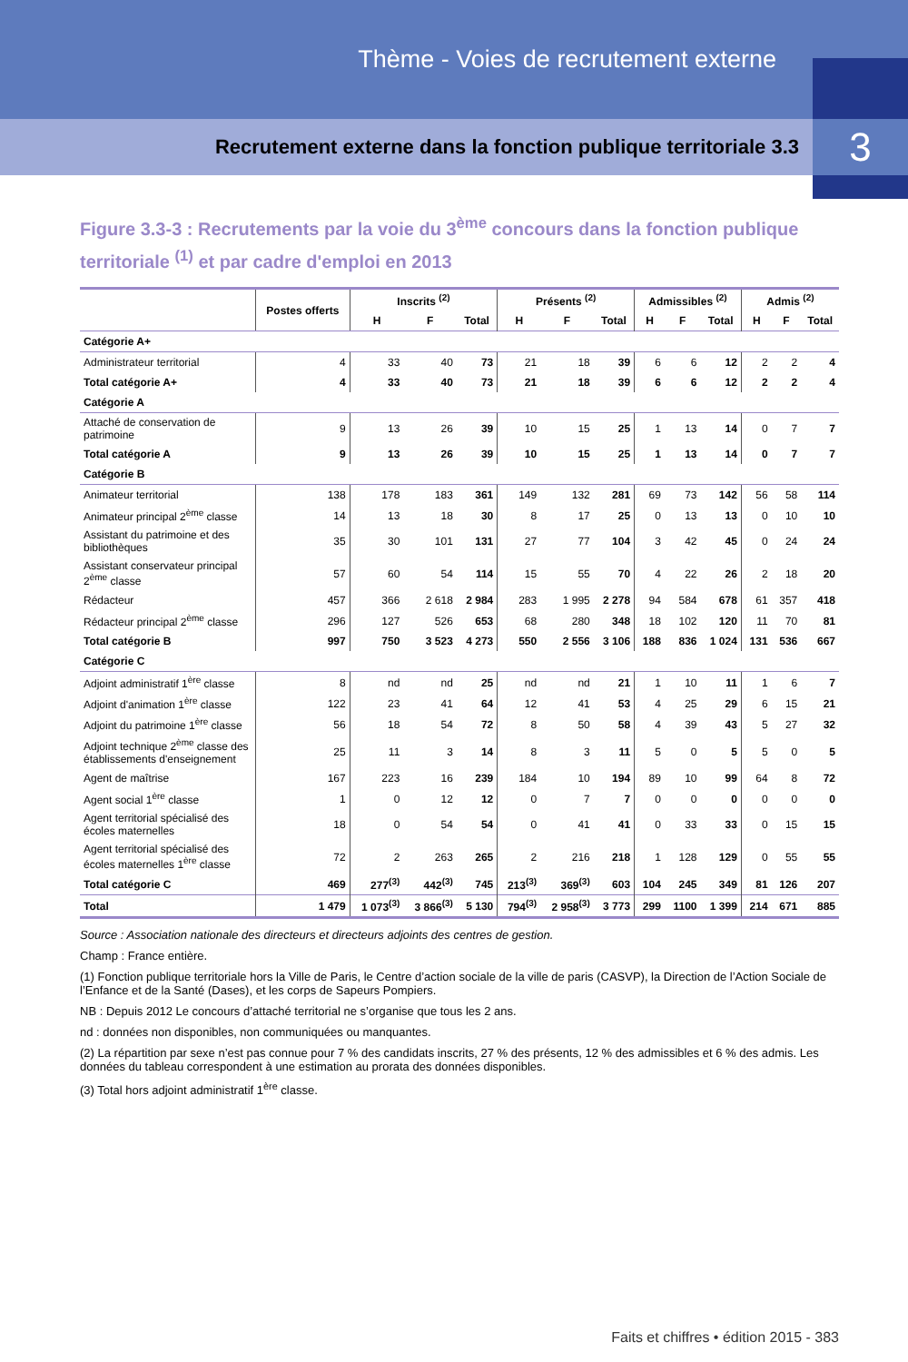Thème - Voies de recrutement externe
Recrutement externe dans la fonction publique territoriale 3.3
3
Figure 3.3-3 : Recrutements par la voie du 3<sup>ème</sup> concours dans la fonction publique territoriale <sup>(1)</sup> et par cadre d'emploi en 2013
| | Postes offerts | Inscrits <sup>(2)</sup> | | | Présents <sup>(2)</sup> | | | Admissibles <sup>(2)</sup> | | | Admis <sup>(2)</sup> | | |
| --- | --- | --- | --- | --- | --- | --- | --- | --- | --- | --- | --- | --- | --- |
| | | H | F | Total | H | F | Total | H | F | Total | H | F | Total |
| Catégorie A+ | | | | | | | | | | | | | |
| Administrateur territorial | 4 | 33 | 40 | 73 | 21 | 18 | 39 | 6 | 6 | 12 | 2 | 2 | 4 |
| Total catégorie A+ | 4 | 33 | 40 | 73 | 21 | 18 | 39 | 6 | 6 | 12 | 2 | 2 | 4 |
| Catégorie A | | | | | | | | | | | | | |
| Attaché de conservation de patrimoine | 9 | 13 | 26 | 39 | 10 | 15 | 25 | 1 | 13 | 14 | 0 | 7 | 7 |
| Total catégorie A | 9 | 13 | 26 | 39 | 10 | 15 | 25 | 1 | 13 | 14 | 0 | 7 | 7 |
| Catégorie B | | | | | | | | | | | | | |
| Animateur territorial | 138 | 178 | 183 | 361 | 149 | 132 | 281 | 69 | 73 | 142 | 56 | 58 | 114 |
| Animateur principal 2<sup>ème</sup> classe | 14 | 13 | 18 | 30 | 8 | 17 | 25 | 0 | 13 | 13 | 0 | 10 | 10 |
| Assistant du patrimoine et des bibliothèques | 35 | 30 | 101 | 131 | 27 | 77 | 104 | 3 | 42 | 45 | 0 | 24 | 24 |
| Assistant conservateur principal 2<sup>ème</sup> classe | 57 | 60 | 54 | 114 | 15 | 55 | 70 | 4 | 22 | 26 | 2 | 18 | 20 |
| Rédacteur | 457 | 366 | 2 618 | 2 984 | 283 | 1 995 | 2 278 | 94 | 584 | 678 | 61 | 357 | 418 |
| Rédacteur principal 2<sup>ème</sup> classe | 296 | 127 | 526 | 653 | 68 | 280 | 348 | 18 | 102 | 120 | 11 | 70 | 81 |
| Total catégorie B | 997 | 750 | 3 523 | 4 273 | 550 | 2 556 | 3 106 | 188 | 836 | 1 024 | 131 | 536 | 667 |
| Catégorie C | | | | | | | | | | | | | |
| Adjoint administratif 1<sup>ère</sup> classe | 8 | nd | nd | 25 | nd | nd | 21 | 1 | 10 | 11 | 1 | 6 | 7 |
| Adjoint d'animation 1<sup>ère</sup> classe | 122 | 23 | 41 | 64 | 12 | 41 | 53 | 4 | 25 | 29 | 6 | 15 | 21 |
| Adjoint du patrimoine 1<sup>ère</sup> classe | 56 | 18 | 54 | 72 | 8 | 50 | 58 | 4 | 39 | 43 | 5 | 27 | 32 |
| Adjoint technique 2<sup>ème</sup> classe des établissements d'enseignement | 25 | 11 | 3 | 14 | 8 | 3 | 11 | 5 | 0 | 5 | 5 | 0 | 5 |
| Agent de maîtrise | 167 | 223 | 16 | 239 | 184 | 10 | 194 | 89 | 10 | 99 | 64 | 8 | 72 |
| Agent social 1<sup>ère</sup> classe | 1 | 0 | 12 | 12 | 0 | 7 | 7 | 0 | 0 | 0 | 0 | 0 | 0 |
| Agent territorial spécialisé des écoles maternelles | 18 | 0 | 54 | 54 | 0 | 41 | 41 | 0 | 33 | 33 | 0 | 15 | 15 |
| Agent territorial spécialisé des écoles maternelles 1<sup>ère</sup> classe | 72 | 2 | 263 | 265 | 2 | 216 | 218 | 1 | 128 | 129 | 0 | 55 | 55 |
| Total catégorie C | 469 | 277<sup>(3)</sup> | 442<sup>(3)</sup> | 745 | 213<sup>(3)</sup> | 369<sup>(3)</sup> | 603 | 104 | 245 | 349 | 81 | 126 | 207 |
| Total | 1 479 | 1 073<sup>(3)</sup> | 3 866<sup>(3)</sup> | 5 130 | 794<sup>(3)</sup> | 2 958<sup>(3)</sup> | 3 773 | 299 | 1100 | 1 399 | 214 | 671 | 885 |
Source : Association nationale des directeurs et directeurs adjoints des centres de gestion.
Champ : France entière.
(1) Fonction publique territoriale hors la Ville de Paris, le Centre d’action sociale de la ville de paris (CASVP), la Direction de l’Action Sociale de l’Enfance et de la Santé (Dases), et les corps de Sapeurs Pompiers.
NB : Depuis 2012 Le concours d’attaché territorial ne s’organise que tous les 2 ans.
nd : données non disponibles, non communiquées ou manquantes.
(2) La répartition par sexe n’est pas connue pour 7 % des candidats inscrits, 27 % des présents, 12 % des admissibles et 6 % des admis. Les données du tableau correspondent à une estimation au prorata des données disponibles.
(3) Total hors adjoint administratif 1<sup>ère</sup> classe.
Faits et chiffres • édition 2015 - 383